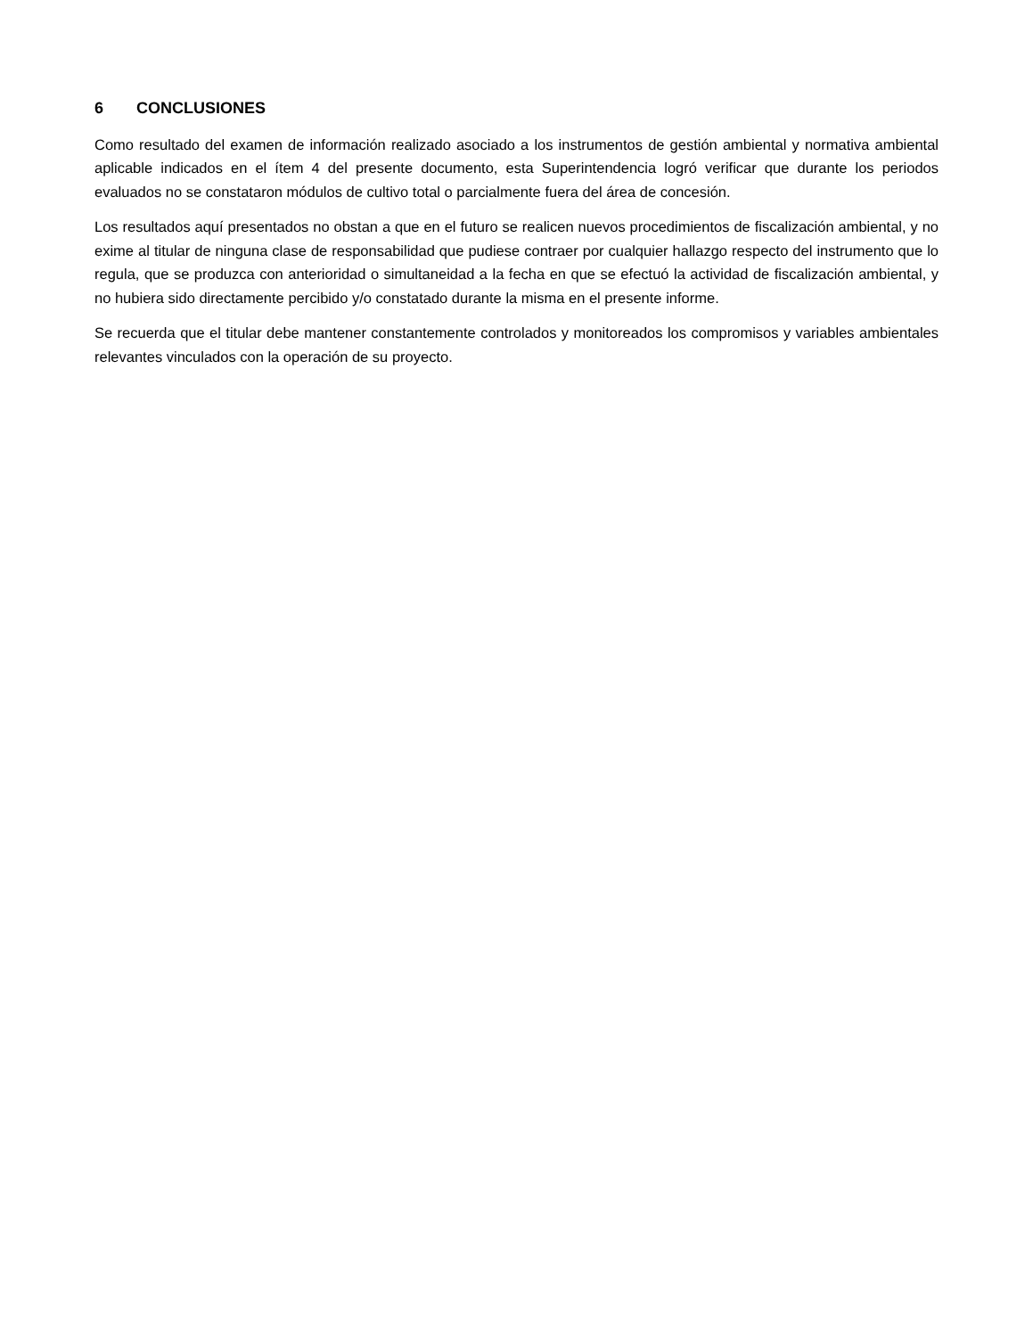6 CONCLUSIONES
Como resultado del examen de información realizado asociado a los instrumentos de gestión ambiental y normativa ambiental aplicable indicados en el ítem 4 del presente documento, esta Superintendencia logró verificar que durante los periodos evaluados no se constataron módulos de cultivo total o parcialmente fuera del área de concesión.
Los resultados aquí presentados no obstan a que en el futuro se realicen nuevos procedimientos de fiscalización ambiental, y no exime al titular de ninguna clase de responsabilidad que pudiese contraer por cualquier hallazgo respecto del instrumento que lo regula, que se produzca con anterioridad o simultaneidad a la fecha en que se efectuó la actividad de fiscalización ambiental, y no hubiera sido directamente percibido y/o constatado durante la misma en el presente informe.
Se recuerda que el titular debe mantener constantemente controlados y monitoreados los compromisos y variables ambientales relevantes vinculados con la operación de su proyecto.